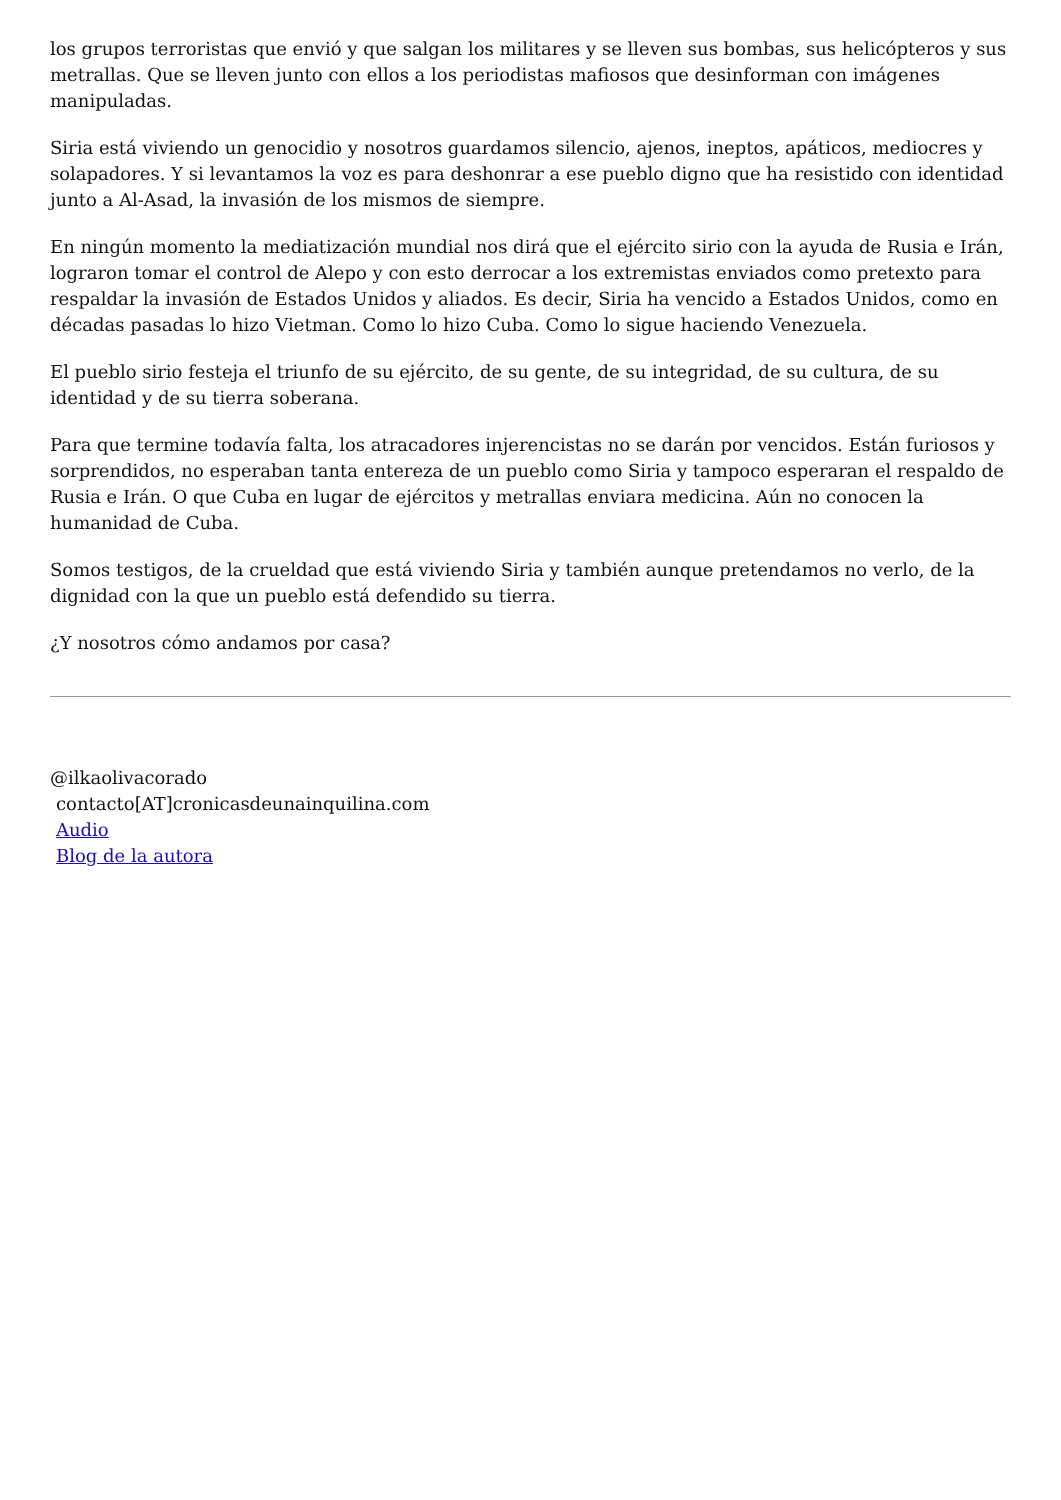los grupos terroristas que envió y que salgan los militares y se lleven sus bombas, sus helicópteros y sus metrallas. Que se lleven junto con ellos a los periodistas mafiosos que desinforman con imágenes manipuladas.
Siria está viviendo un genocidio y nosotros guardamos silencio, ajenos, ineptos, apáticos, mediocres y solapadores. Y si levantamos la voz es para deshonrar a ese pueblo digno que ha resistido con identidad junto a Al-Asad, la invasión de los mismos de siempre.
En ningún momento la mediatización mundial nos dirá que el ejército sirio con la ayuda de Rusia e Irán, lograron tomar el control de Alepo y con esto derrocar a los extremistas enviados como pretexto para respaldar la invasión de Estados Unidos y aliados. Es decir, Siria ha vencido a Estados Unidos, como en décadas pasadas lo hizo Vietman. Como lo hizo Cuba. Como lo sigue haciendo Venezuela.
El pueblo sirio festeja el triunfo de su ejército, de su gente, de su integridad, de su cultura, de su identidad y de su tierra soberana.
Para que termine todavía falta, los atracadores injerencistas no se darán por vencidos. Están furiosos y sorprendidos, no esperaban tanta entereza de un pueblo como Siria y tampoco esperaran el respaldo de Rusia e Irán. O que Cuba en lugar de ejércitos y metrallas enviara medicina. Aún no conocen la humanidad de Cuba.
Somos testigos, de la crueldad que está viviendo Siria y también aunque pretendamos no verlo, de la dignidad con la que un pueblo está defendido su tierra.
¿Y nosotros cómo andamos por casa?
@ilkaolivacorado
contacto[AT]cronicasdeunainquilina.com
Audio
Blog de la autora